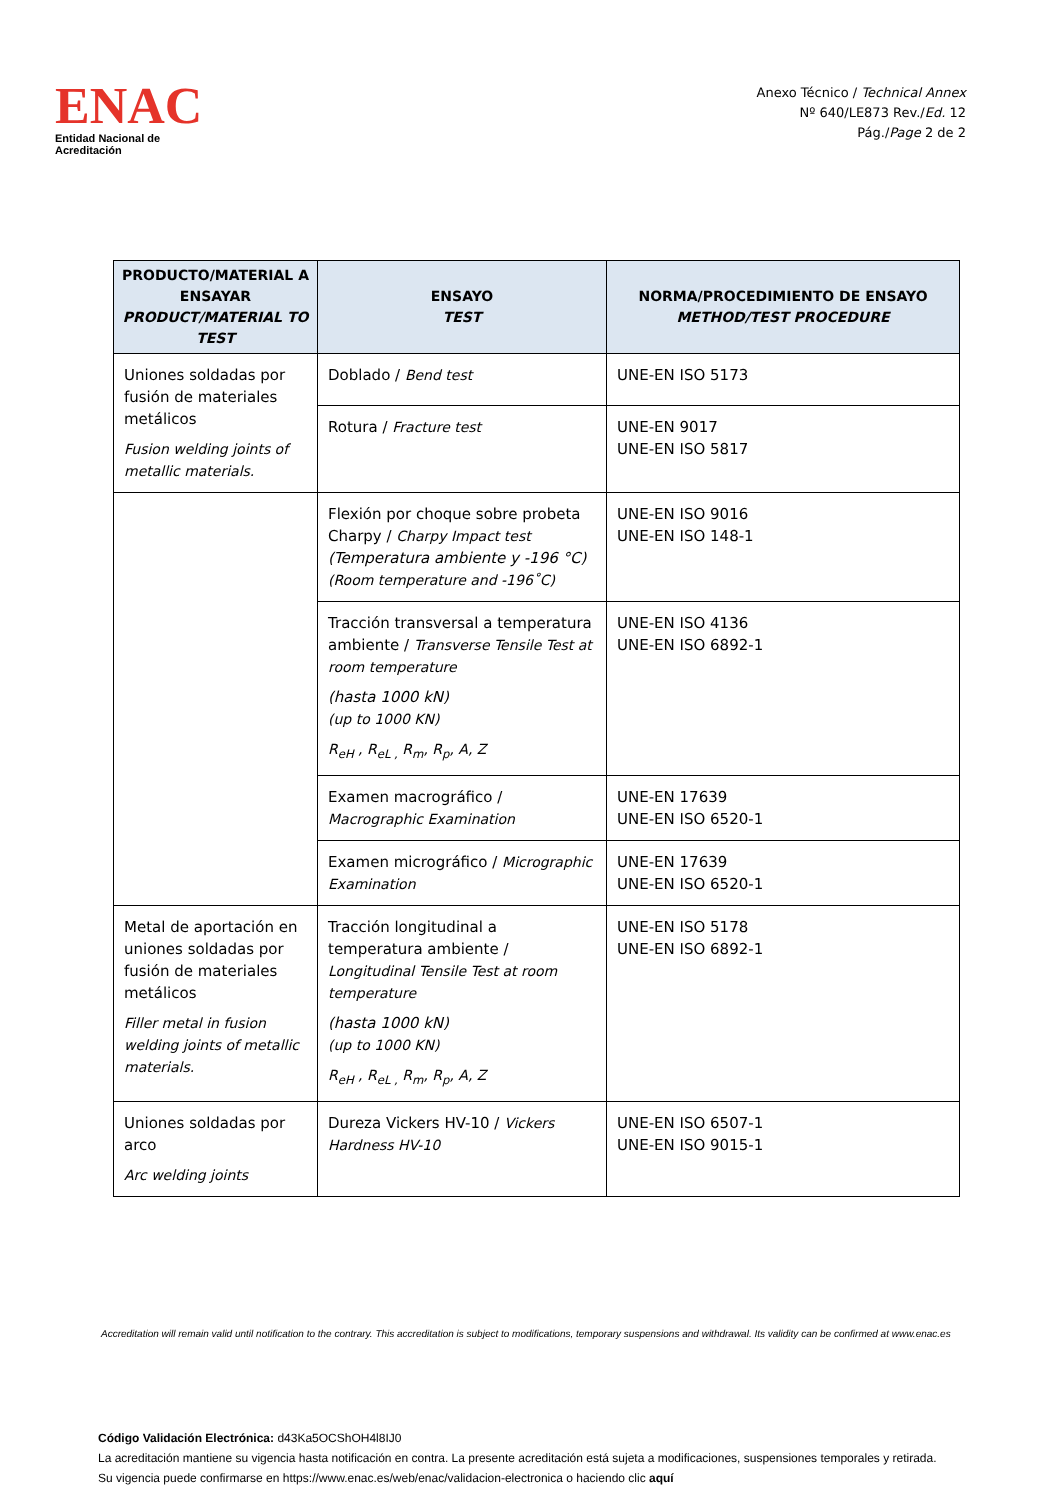ENAC
Entidad Nacional de Acreditación
Anexo Técnico / Technical Annex
Nº 640/LE873 Rev./Ed. 12
Pág./Page 2 de 2
| PRODUCTO/MATERIAL A ENSAYAR PRODUCT/MATERIAL TO TEST | ENSAYO TEST | NORMA/PROCEDIMIENTO DE ENSAYO METHOD/TEST PROCEDURE |
| --- | --- | --- |
| Uniones soldadas por fusión de materiales metálicos Fusion welding joints of metallic materials. | Doblado / Bend test | UNE-EN ISO 5173 |
| | Rotura / Fracture test | UNE-EN 9017 UNE-EN ISO 5817 |
| | Flexión por choque sobre probeta Charpy / Charpy Impact test (Temperatura ambiente y -196 °C) (Room temperature and -196˚C) | UNE-EN ISO 9016 UNE-EN ISO 148-1 |
| | Tracción transversal a temperatura ambiente / Transverse Tensile Test at room temperature (hasta 1000 kN) (up to 1000 KN) R<sub>eH</sub> , R<sub>eL ,</sub> R<sub>m</sub>, R<sub>p</sub>, A, Z | UNE-EN ISO 4136 UNE-EN ISO 6892-1 |
| | Examen macrográfico / Macrographic Examination | UNE-EN 17639 UNE-EN ISO 6520-1 |
| | Examen micrográfico / Micrographic Examination | UNE-EN 17639 UNE-EN ISO 6520-1 |
| Metal de aportación en uniones soldadas por fusión de materiales metálicos Filler metal in fusion welding joints of metallic materials. | Tracción longitudinal a temperatura ambiente / Longitudinal Tensile Test at room temperature (hasta 1000 kN) (up to 1000 KN) R<sub>eH</sub> , R<sub>eL ,</sub> R<sub>m</sub>, R<sub>p</sub>, A, Z | UNE-EN ISO 5178 UNE-EN ISO 6892-1 |
| Uniones soldadas por arco Arc welding joints | Dureza Vickers HV-10 / Vickers Hardness HV-10 | UNE-EN ISO 6507-1 UNE-EN ISO 9015-1 |
Accreditation will remain valid until notification to the contrary. This accreditation is subject to modifications, temporary suspensions and withdrawal. Its validity can be confirmed at www.enac.es
Código Validación Electrónica: d43Ka5OCShOH4l8IJ0
La acreditación mantiene su vigencia hasta notificación en contra. La presente acreditación está sujeta a modificaciones, suspensiones temporales y retirada.
Su vigencia puede confirmarse en https://www.enac.es/web/enac/validacion-electronica o haciendo clic aquí